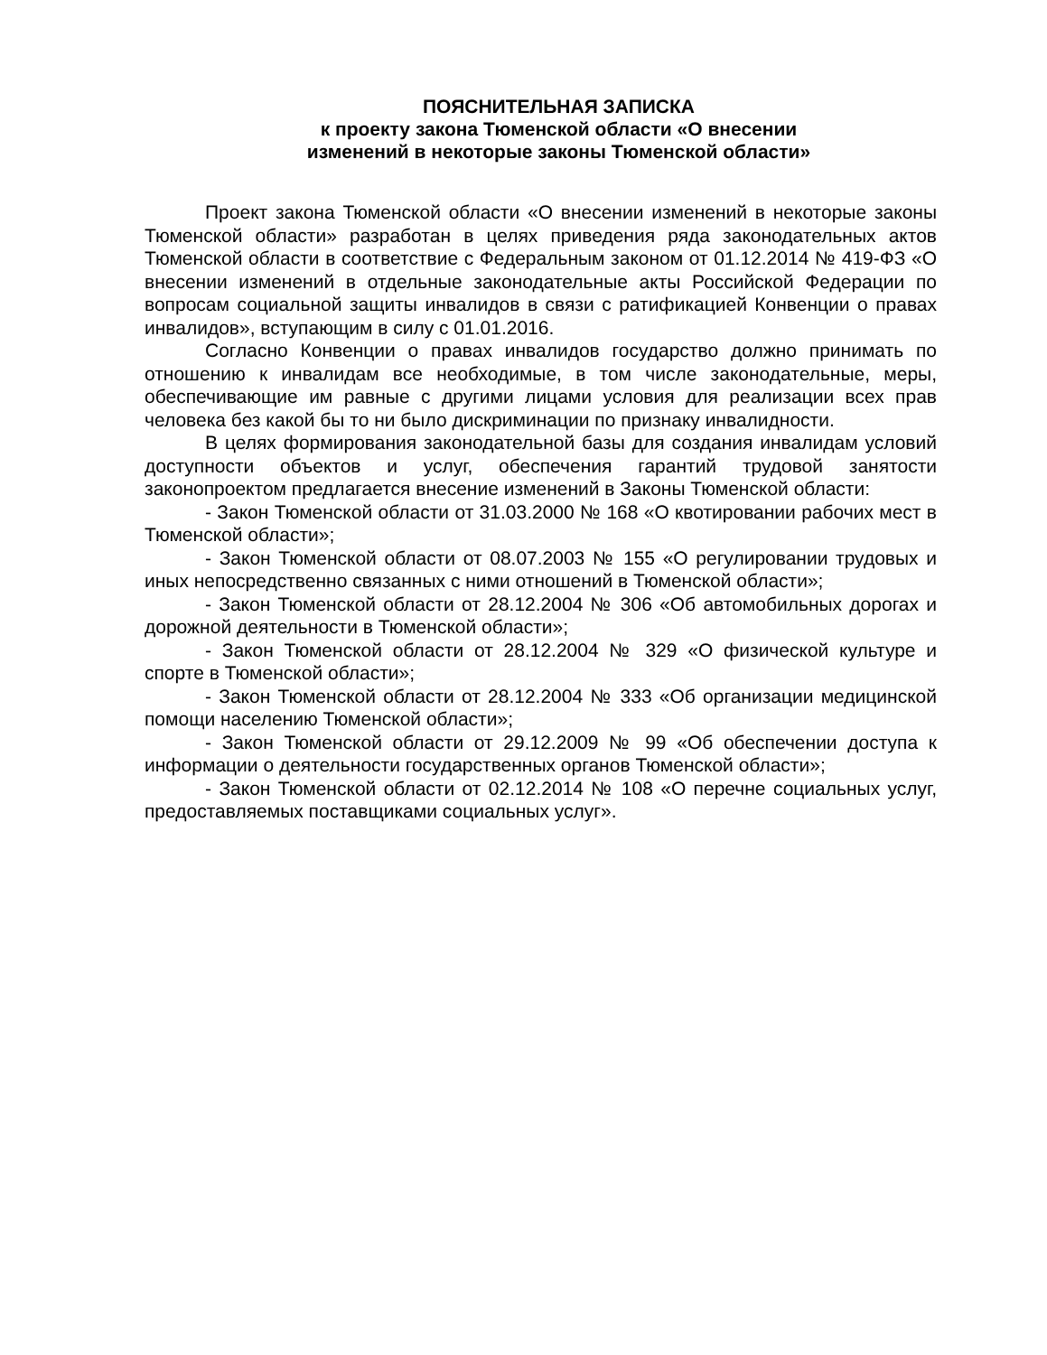ПОЯСНИТЕЛЬНАЯ ЗАПИСКА
к проекту закона Тюменской области «О внесении
изменений в некоторые законы Тюменской области»
Проект закона Тюменской области «О внесении изменений в некоторые законы Тюменской области» разработан в целях приведения ряда законодательных актов Тюменской области в соответствие с Федеральным законом от 01.12.2014 № 419-ФЗ «О внесении изменений в отдельные законодательные акты Российской Федерации по вопросам социальной защиты инвалидов в связи с ратификацией Конвенции о правах инвалидов», вступающим в силу с 01.01.2016.
Согласно Конвенции о правах инвалидов государство должно принимать по отношению к инвалидам все необходимые, в том числе законодательные, меры, обеспечивающие им равные с другими лицами условия для реализации всех прав человека без какой бы то ни было дискриминации по признаку инвалидности.
В целях формирования законодательной базы для создания инвалидам условий доступности объектов и услуг, обеспечения гарантий трудовой занятости законопроектом предлагается внесение изменений в Законы Тюменской области:
- Закон Тюменской области от 31.03.2000 № 168 «О квотировании рабочих мест в Тюменской области»;
- Закон Тюменской области от 08.07.2003 № 155 «О регулировании трудовых и иных непосредственно связанных с ними отношений в Тюменской области»;
- Закон Тюменской области от 28.12.2004 № 306 «Об автомобильных дорогах и дорожной деятельности в Тюменской области»;
- Закон Тюменской области от 28.12.2004 № 329 «О физической культуре и спорте в Тюменской области»;
- Закон Тюменской области от 28.12.2004 № 333 «Об организации медицинской помощи населению Тюменской области»;
- Закон Тюменской области от 29.12.2009 № 99 «Об обеспечении доступа к информации о деятельности государственных органов Тюменской области»;
- Закон Тюменской области от 02.12.2014 № 108 «О перечне социальных услуг, предоставляемых поставщиками социальных услуг».